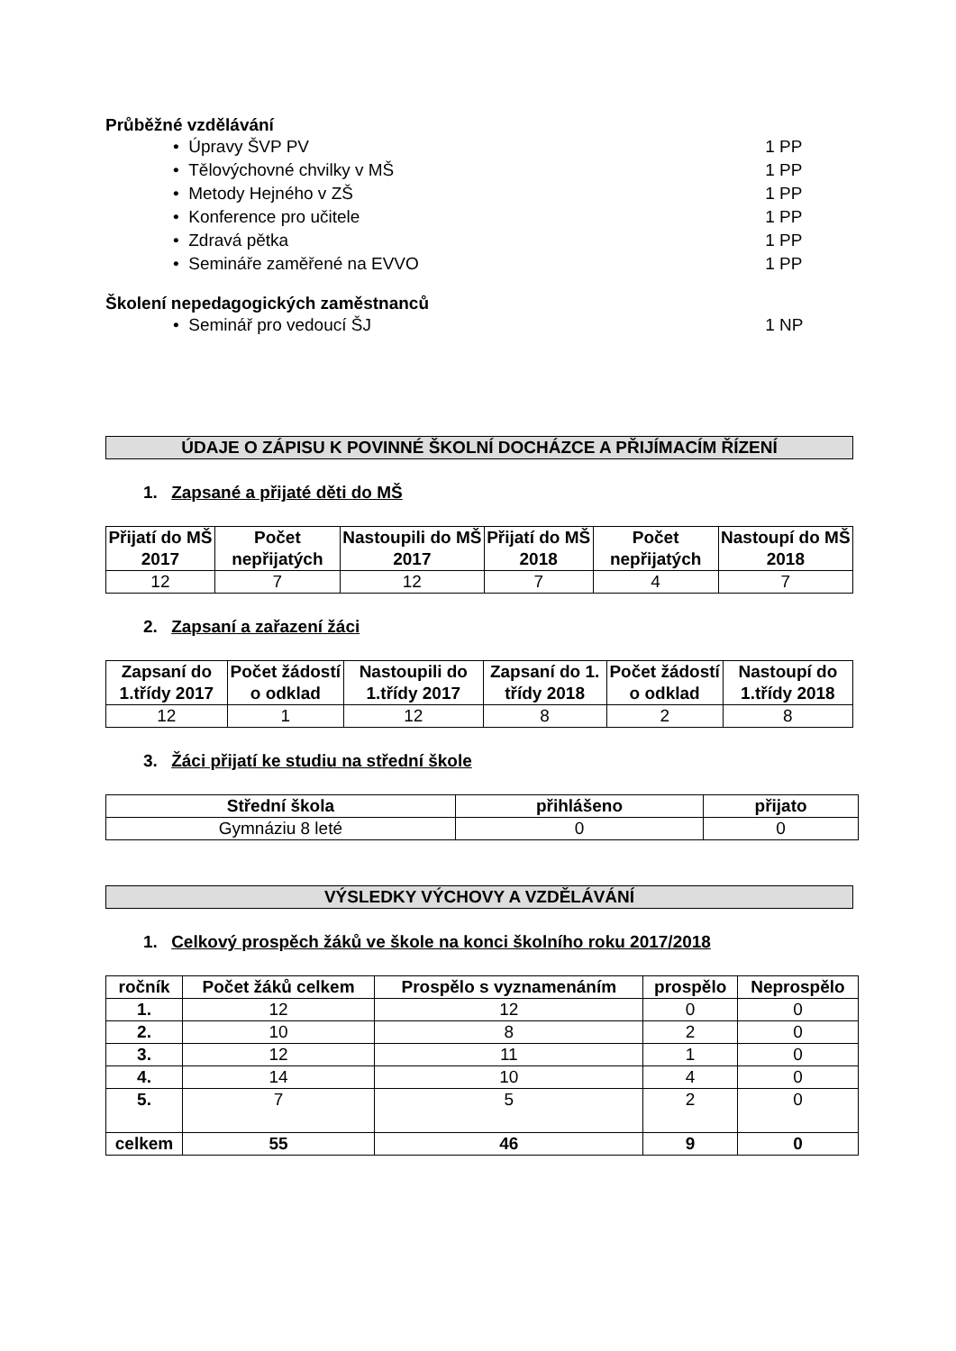Průběžné vzdělávání
• Úpravy ŠVP PV 1 PP
• Tělovýchovné chvilky v MŠ 1 PP
• Metody Hejného v ZŠ 1 PP
• Konference pro učitele 1 PP
• Zdravá pětka 1 PP
• Semináře zaměřené na EVVO 1 PP
Školení nepedagogických zaměstnanců
• Seminář pro vedoucí ŠJ 1 NP
ÚDAJE O ZÁPISU K POVINNÉ ŠKOLNÍ DOCHÁZCE A PŘIJÍMACÍM ŘÍZENÍ
1. Zapsané a přijaté děti do MŠ
| Přijatí do MŠ 2017 | Počet nepřijatých | Nastoupili do MŠ 2017 | Přijatí do MŠ 2018 | Počet nepřijatých | Nastoupí do MŠ 2018 |
| --- | --- | --- | --- | --- | --- |
| 12 | 7 | 12 | 7 | 4 | 7 |
2. Zapsaní a zařazení žáci
| Zapsaní do 1.třídy 2017 | Počet žádostí o odklad | Nastoupili do 1.třídy 2017 | Zapsaní do 1. třídy 2018 | Počet žádostí o odklad | Nastoupí do 1.třídy 2018 |
| --- | --- | --- | --- | --- | --- |
| 12 | 1 | 12 | 8 | 2 | 8 |
3. Žáci přijatí ke studiu na střední škole
| Střední škola | přihlášeno | přijato |
| --- | --- | --- |
| Gymnáziu 8 leté | 0 | 0 |
VÝSLEDKY VÝCHOVY A VZDĚLÁVÁNÍ
1. Celkový prospěch žáků ve škole na konci školního roku 2017/2018
| ročník | Počet žáků celkem | Prospělo s vyznamenáním | prospělo | Neprospělo |
| --- | --- | --- | --- | --- |
| 1. | 12 | 12 | 0 | 0 |
| 2. | 10 | 8 | 2 | 0 |
| 3. | 12 | 11 | 1 | 0 |
| 4. | 14 | 10 | 4 | 0 |
| 5. | 7 | 5 | 2 | 0 |
| celkem | 55 | 46 | 9 | 0 |